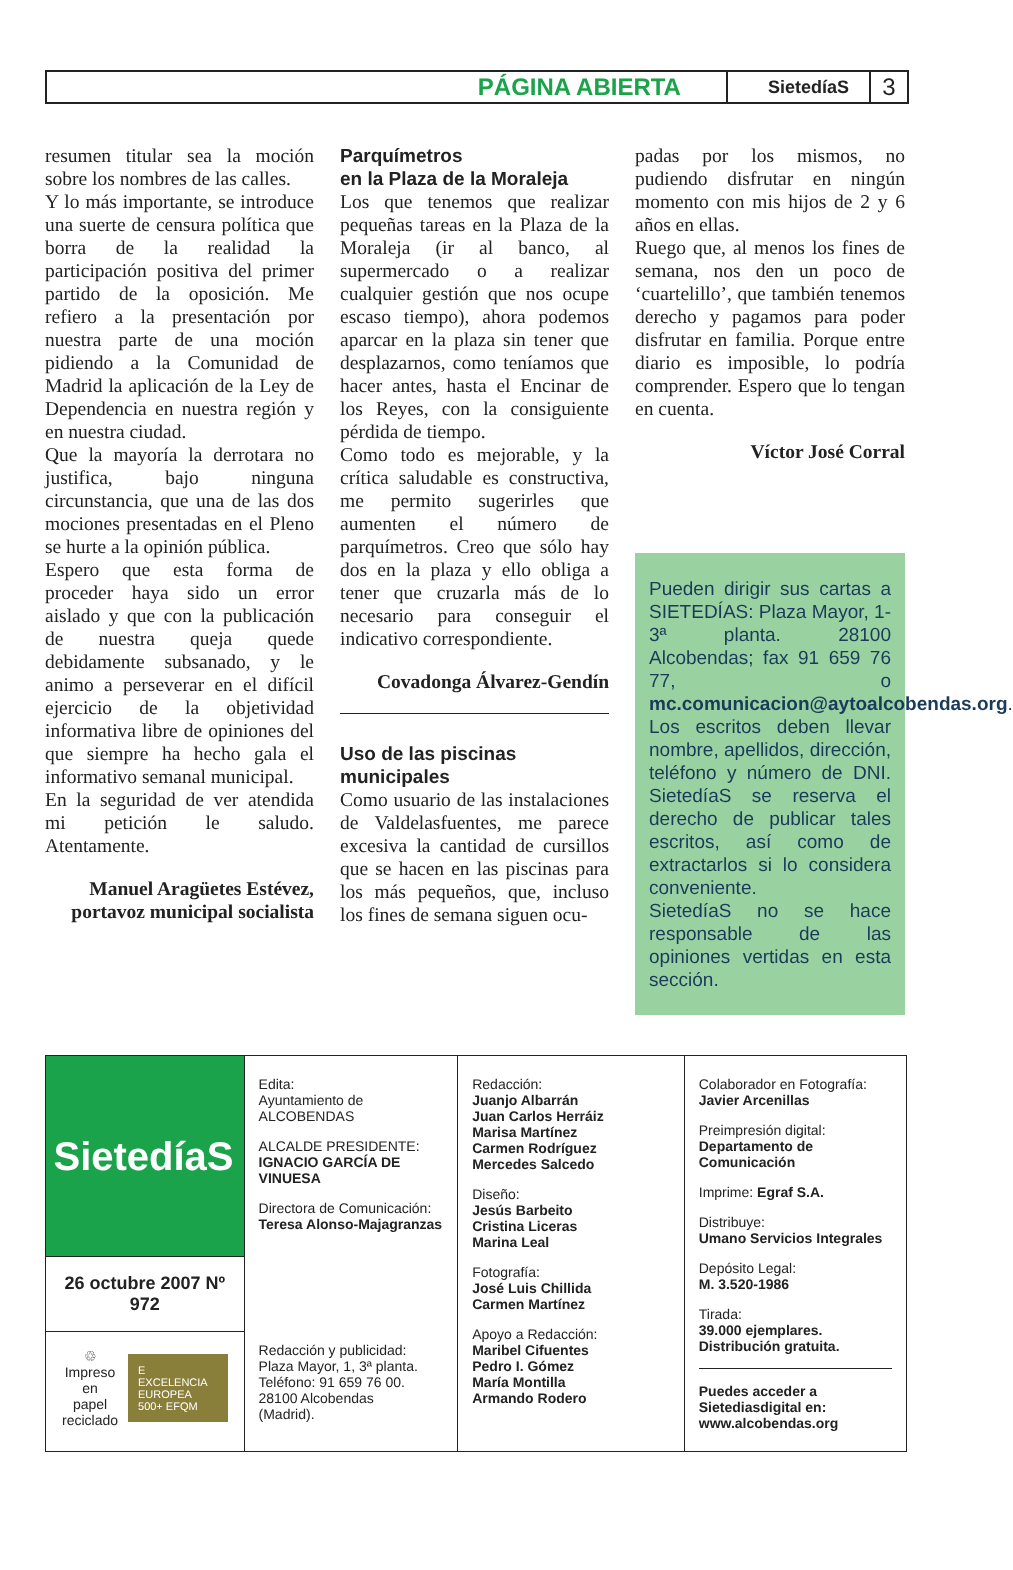PÁGINA ABIERTA SietedíaS 3
resumen titular sea la moción sobre los nombres de las calles.
Y lo más importante, se introduce una suerte de censura política que borra de la realidad la participación positiva del primer partido de la oposición. Me refiero a la presentación por nuestra parte de una moción pidiendo a la Comunidad de Madrid la aplicación de la Ley de Dependencia en nuestra región y en nuestra ciudad.
Que la mayoría la derrotara no justifica, bajo ninguna circunstancia, que una de las dos mociones presentadas en el Pleno se hurte a la opinión pública.
Espero que esta forma de proceder haya sido un error aislado y que con la publicación de nuestra queja quede debidamente subsanado, y le animo a perseverar en el difícil ejercicio de la objetividad informativa libre de opiniones del que siempre ha hecho gala el informativo semanal municipal.
En la seguridad de ver atendida mi petición le saludo. Atentamente.
Manuel Aragüetes Estévez, portavoz municipal socialista
Parquímetros
en la Plaza de la Moraleja
Los que tenemos que realizar pequeñas tareas en la Plaza de la Moraleja (ir al banco, al supermercado o a realizar cualquier gestión que nos ocupe escaso tiempo), ahora podemos aparcar en la plaza sin tener que desplazarnos, como teníamos que hacer antes, hasta el Encinar de los Reyes, con la consiguiente pérdida de tiempo.
Como todo es mejorable, y la crítica saludable es constructiva, me permito sugerirles que aumenten el número de parquímetros. Creo que sólo hay dos en la plaza y ello obliga a tener que cruzarla más de lo necesario para conseguir el indicativo correspondiente.
Covadonga Álvarez-Gendín
Uso de las piscinas
municipales
Como usuario de las instalaciones de Valdelasfuentes, me parece excesiva la cantidad de cursillos que se hacen en las piscinas para los más pequeños, que, incluso los fines de semana siguen ocu-
padas por los mismos, no pudiendo disfrutar en ningún momento con mis hijos de 2 y 6 años en ellas.
Ruego que, al menos los fines de semana, nos den un poco de ‘cuartelillo’, que también tenemos derecho y pagamos para poder disfrutar en familia. Porque entre diario es imposible, lo podría comprender. Espero que lo tengan en cuenta.
Víctor José Corral
Pueden dirigir sus cartas a SIETEDÍAS: Plaza Mayor, 1-3ª planta. 28100 Alcobendas; fax 91 659 76 77, o mc.comunicacion@aytoalcobendas.org.
Los escritos deben llevar nombre, apellidos, dirección, teléfono y número de DNI. SietedíaS se reserva el derecho de publicar tales escritos, así como de extractarlos si lo considera conveniente.
SietedíaS no se hace responsable de las opiniones vertidas en esta sección.
SietedíaS
26 octubre 2007 Nº 972
♲
Impreso en
papel reciclado
E
EXCELENCIA EUROPEA 500+ EFQM
Edita:
Ayuntamiento de
ALCOBENDAS
ALCALDE PRESIDENTE:
IGNACIO GARCÍA DE VINUESA
Directora de Comunicación:
Teresa Alonso-Majagranzas
Redacción y publicidad:
Plaza Mayor, 1, 3ª planta.
Teléfono: 91 659 76 00.
28100 Alcobendas
(Madrid).
Redacción:
Juanjo Albarrán
Juan Carlos Herráiz
Marisa Martínez
Carmen Rodríguez
Mercedes Salcedo
Diseño:
Jesús Barbeito
Cristina Liceras
Marina Leal
Fotografía:
José Luis Chillida
Carmen Martínez
Apoyo a Redacción:
Maribel Cifuentes
Pedro I. Gómez
María Montilla
Armando Rodero
Colaborador en Fotografía:
Javier Arcenillas
Preimpresión digital:
Departamento de Comunicación
Imprime: Egraf S.A.
Distribuye:
Umano Servicios Integrales
Depósito Legal:
M. 3.520-1986
Tirada:
39.000 ejemplares.
Distribución gratuita.
Puedes acceder a Sietediasdigital en:
www.alcobendas.org